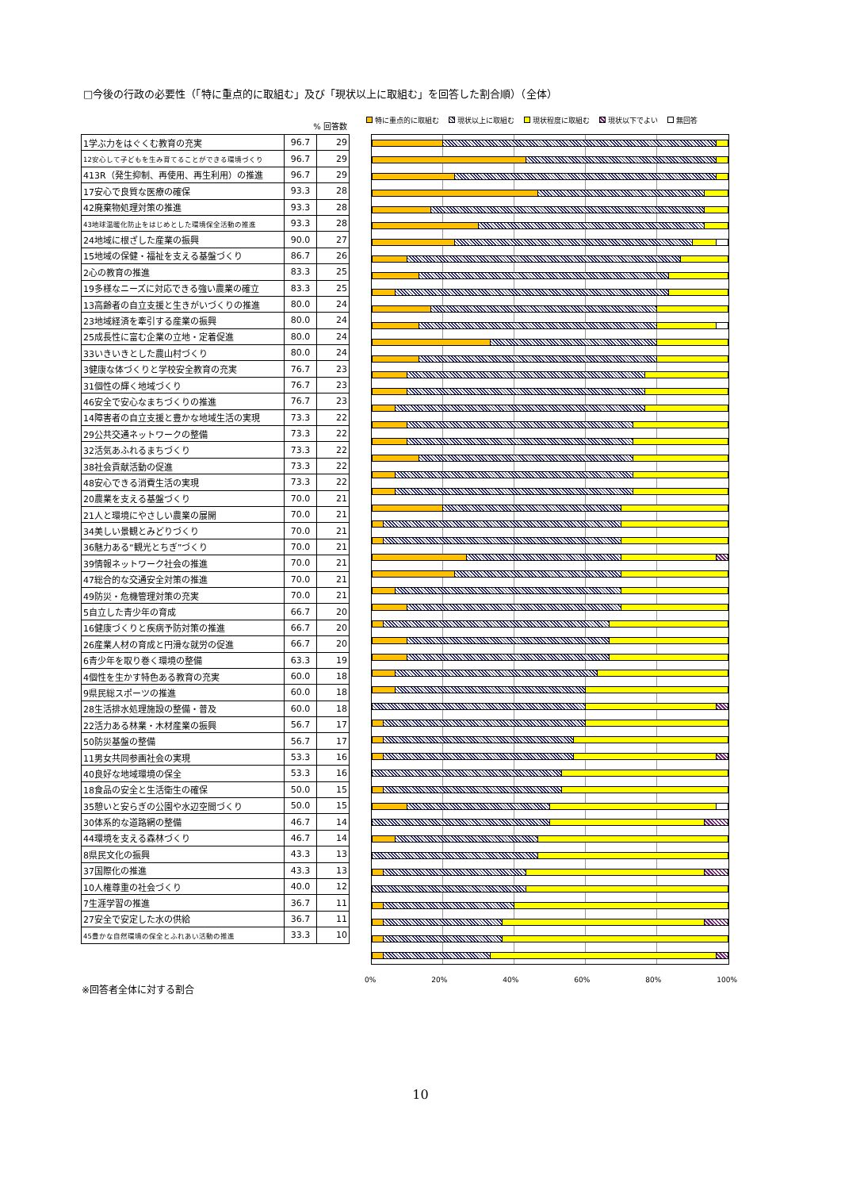□今後の行政の必要性（「特に重点的に取組む」及び「現状以上に取組む」を回答した割合順）（全体）
% 回答数
| 1学ぶ力をはぐくむ教育の充実 | 96.7 | 29 |
| 12安心して子どもを生み育てることができる環境づくり | 96.7 | 29 |
| 413R（発生抑制、再使用、再生利用）の推進 | 96.7 | 29 |
| 17安心で良質な医療の確保 | 93.3 | 28 |
| 42廃棄物処理対策の推進 | 93.3 | 28 |
| 43地球温暖化防止をはじめとした環境保全活動の推進 | 93.3 | 28 |
| 24地域に根ざした産業の振興 | 90.0 | 27 |
| 15地域の保健・福祉を支える基盤づくり | 86.7 | 26 |
| 2心の教育の推進 | 83.3 | 25 |
| 19多様なニーズに対応できる強い農業の確立 | 83.3 | 25 |
| 13高齢者の自立支援と生きがいづくりの推進 | 80.0 | 24 |
| 23地域経済を牽引する産業の振興 | 80.0 | 24 |
| 25成長性に富む企業の立地・定着促進 | 80.0 | 24 |
| 33いきいきとした農山村づくり | 80.0 | 24 |
| 3健康な体づくりと学校安全教育の充実 | 76.7 | 23 |
| 31個性の輝く地域づくり | 76.7 | 23 |
| 46安全で安心なまちづくりの推進 | 76.7 | 23 |
| 14障害者の自立支援と豊かな地域生活の実現 | 73.3 | 22 |
| 29公共交通ネットワークの整備 | 73.3 | 22 |
| 32活気あふれるまちづくり | 73.3 | 22 |
| 38社会貢献活動の促進 | 73.3 | 22 |
| 48安心できる消費生活の実現 | 73.3 | 22 |
| 20農業を支える基盤づくり | 70.0 | 21 |
| 21人と環境にやさしい農業の展開 | 70.0 | 21 |
| 34美しい景観とみどりづくり | 70.0 | 21 |
| 36魅力ある“観光とちぎ”づくり | 70.0 | 21 |
| 39情報ネットワーク社会の推進 | 70.0 | 21 |
| 47総合的な交通安全対策の推進 | 70.0 | 21 |
| 49防災・危機管理対策の充実 | 70.0 | 21 |
| 5自立した青少年の育成 | 66.7 | 20 |
| 16健康づくりと疾病予防対策の推進 | 66.7 | 20 |
| 26産業人材の育成と円滑な就労の促進 | 66.7 | 20 |
| 6青少年を取り巻く環境の整備 | 63.3 | 19 |
| 4個性を生かす特色ある教育の充実 | 60.0 | 18 |
| 9県民総スポーツの推進 | 60.0 | 18 |
| 28生活排水処理施設の整備・普及 | 60.0 | 18 |
| 22活力ある林業・木材産業の振興 | 56.7 | 17 |
| 50防災基盤の整備 | 56.7 | 17 |
| 11男女共同参画社会の実現 | 53.3 | 16 |
| 40良好な地域環境の保全 | 53.3 | 16 |
| 18食品の安全と生活衛生の確保 | 50.0 | 15 |
| 35憩いと安らぎの公園や水辺空間づくり | 50.0 | 15 |
| 30体系的な道路網の整備 | 46.7 | 14 |
| 44環境を支える森林づくり | 46.7 | 14 |
| 8県民文化の振興 | 43.3 | 13 |
| 37国際化の推進 | 43.3 | 13 |
| 10人権尊重の社会づくり | 40.0 | 12 |
| 7生涯学習の推進 | 36.7 | 11 |
| 27安全で安定した水の供給 | 36.7 | 11 |
| 45豊かな自然環境の保全とふれあい活動の推進 | 33.3 | 10 |
特に重点的に取組む 現状以上に取組む 現状程度に取組む 現状以下でよい 無回答
0% 20% 40% 60% 80% 100%
※回答者全体に対する割合
10